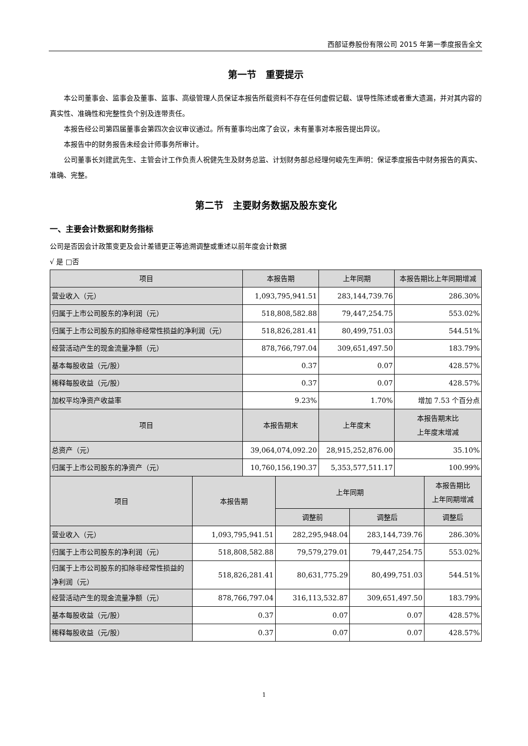西部证券股份有限公司 2015 年第一季度报告全文
第一节　重要提示
本公司董事会、监事会及董事、监事、高级管理人员保证本报告所载资料不存在任何虚假记载、误导性陈述或者重大遗漏，并对其内容的真实性、准确性和完整性负个别及连带责任。
本报告经公司第四届董事会第四次会议审议通过。所有董事均出席了会议，未有董事对本报告提出异议。
本报告中的财务报告未经会计师事务所审计。
公司董事长刘建武先生、主管会计工作负责人祝健先生及财务总监、计划财务部总经理何峻先生声明：保证季度报告中财务报告的真实、准确、完整。
第二节　主要财务数据及股东变化
一、主要会计数据和财务指标
公司是否因会计政策变更及会计差错更正等追溯调整或重述以前年度会计数据
√ 是 □否
| 项目 | 本报告期 | 上年同期 | 本报告期比上年同期增减 |
| --- | --- | --- | --- |
| 营业收入（元） | 1,093,795,941.51 | 283,144,739.76 | 286.30% |
| 归属于上市公司股东的净利润（元） | 518,808,582.88 | 79,447,254.75 | 553.02% |
| 归属于上市公司股东的扣除非经常性损益的净利润（元） | 518,826,281.41 | 80,499,751.03 | 544.51% |
| 经营活动产生的现金流量净额（元） | 878,766,797.04 | 309,651,497.50 | 183.79% |
| 基本每股收益（元/股） | 0.37 | 0.07 | 428.57% |
| 稀释每股收益（元/股） | 0.37 | 0.07 | 428.57% |
| 加权平均净资产收益率 | 9.23% | 1.70% | 增加 7.53 个百分点 |
| 项目 | 本报告期末 | 上年度末 | 本报告期末比 上年度末增减 |
| 总资产（元） | 39,064,074,092.20 | 28,915,252,876.00 | 35.10% |
| 归属于上市公司股东的净资产（元） | 10,760,156,190.37 | 5,353,577,511.17 | 100.99% |
| 项目 | 本报告期 | 上年同期 | | 本报告期比 上年同期增减 |
| --- | --- | --- | --- | --- |
| | | 调整前 | 调整后 | 调整后 |
| 营业收入（元） | 1,093,795,941.51 | 282,295,948.04 | 283,144,739.76 | 286.30% |
| 归属于上市公司股东的净利润（元） | 518,808,582.88 | 79,579,279.01 | 79,447,254.75 | 553.02% |
| 归属于上市公司股东的扣除非经常性损益的净利润（元） | 518,826,281.41 | 80,631,775.29 | 80,499,751.03 | 544.51% |
| 经营活动产生的现金流量净额（元） | 878,766,797.04 | 316,113,532.87 | 309,651,497.50 | 183.79% |
| 基本每股收益（元/股） | 0.37 | 0.07 | 0.07 | 428.57% |
| 稀释每股收益（元/股） | 0.37 | 0.07 | 0.07 | 428.57% |
1